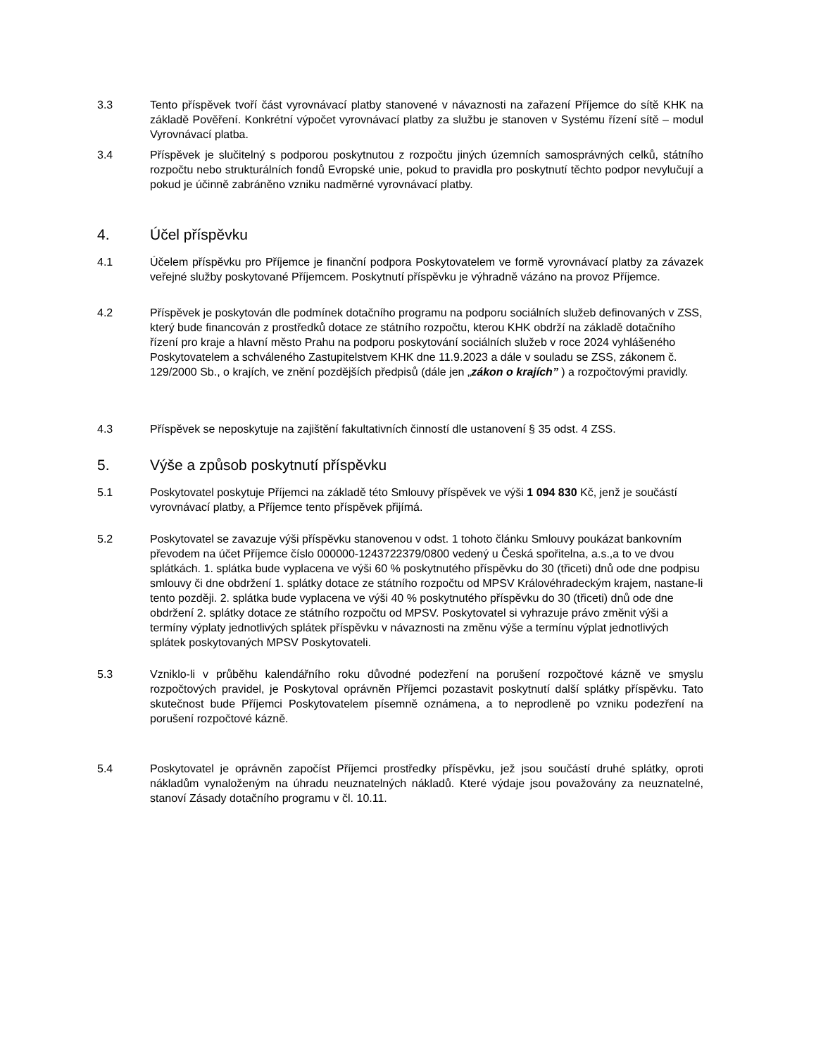3.3 Tento příspěvek tvoří část vyrovnávací platby stanovené v návaznosti na zařazení Příjemce do sítě KHK na základě Pověření. Konkrétní výpočet vyrovnávací platby za službu je stanoven v Systému řízení sítě – modul Vyrovnávací platba.
3.4 Příspěvek je slučitelný s podporou poskytnutou z rozpočtu jiných územních samosprávných celků, státního rozpočtu nebo strukturálních fondů Evropské unie, pokud to pravidla pro poskytnutí těchto podpor nevylučují a pokud je účinně zabráněno vzniku nadměrné vyrovnávací platby.
4. Účel příspěvku
4.1 Účelem příspěvku pro Příjemce je finanční podpora Poskytovatelem ve formě vyrovnávací platby za závazek veřejné služby poskytované Příjemcem. Poskytnutí příspěvku je výhradně vázáno na provoz Příjemce.
4.2 Příspěvek je poskytován dle podmínek dotačního programu na podporu sociálních služeb definovaných v ZSS, který bude financován z prostředků dotace ze státního rozpočtu, kterou KHK obdrží na základě dotačního řízení pro kraje a hlavní město Prahu na podporu poskytování sociálních služeb v roce 2024 vyhlášeného Poskytovatelem a schváleného Zastupitelstvem KHK dne 11.9.2023 a dále v souladu se ZSS, zákonem č. 129/2000 Sb., o krajích, ve znění pozdějších předpisů (dále jen „zákon o krajích” ) a rozpočtovými pravidly.
4.3 Příspěvek se neposkytuje na zajištění fakultativních činností dle ustanovení § 35 odst. 4 ZSS.
5. Výše a způsob poskytnutí příspěvku
5.1 Poskytovatel poskytuje Příjemci na základě této Smlouvy příspěvek ve výši 1 094 830 Kč, jenž je součástí vyrovnávací platby, a Příjemce tento příspěvek přijímá.
5.2 Poskytovatel se zavazuje výši příspěvku stanovenou v odst. 1 tohoto článku Smlouvy poukázat bankovním převodem na účet Příjemce číslo 000000-1243722379/0800 vedený u Česká spořitelna, a.s.,a to ve dvou splátkách. 1. splátka bude vyplacena ve výši 60 % poskytnutého příspěvku do 30 (třiceti) dnů ode dne podpisu smlouvy či dne obdržení 1. splátky dotace ze státního rozpočtu od MPSV Královéhradeckým krajem, nastane-li tento později. 2. splátka bude vyplacena ve výši 40 % poskytnutého příspěvku do 30 (třiceti) dnů ode dne obdržení 2. splátky dotace ze státního rozpočtu od MPSV. Poskytovatel si vyhrazuje právo změnit výši a termíny výplaty jednotlivých splátek příspěvku v návaznosti na změnu výše a termínu výplat jednotlivých splátek poskytovaných MPSV Poskytovateli.
5.3 Vzniklo-li v průběhu kalendářního roku důvodné podezření na porušení rozpočtové kázně ve smyslu rozpočtových pravidel, je Poskytoval oprávněn Příjemci pozastavit poskytnutí další splátky příspěvku. Tato skutečnost bude Příjemci Poskytovatelem písemně oznámena, a to neprodleně po vzniku podezření na porušení rozpočtové kázně.
5.4 Poskytovatel je oprávněn započíst Příjemci prostředky příspěvku, jež jsou součástí druhé splátky, oproti nákladům vynaloženým na úhradu neuznatelných nákladů. Které výdaje jsou považovány za neuznatelné, stanoví Zásady dotačního programu v čl. 10.11.